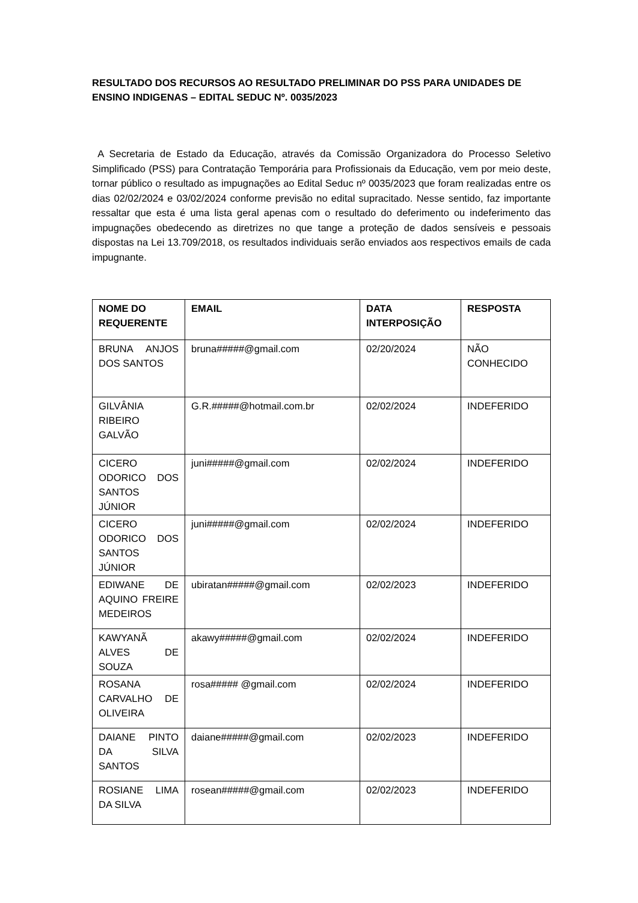RESULTADO DOS RECURSOS AO RESULTADO PRELIMINAR DO PSS PARA UNIDADES DE ENSINO INDIGENAS – EDITAL SEDUC Nº. 0035/2023
A Secretaria de Estado da Educação, através da Comissão Organizadora do Processo Seletivo Simplificado (PSS) para Contratação Temporária para Profissionais da Educação, vem por meio deste, tornar público o resultado as impugnações ao Edital Seduc nº 0035/2023 que foram realizadas entre os dias 02/02/2024 e 03/02/2024 conforme previsão no edital supracitado. Nesse sentido, faz importante ressaltar que esta é uma lista geral apenas com o resultado do deferimento ou indeferimento das impugnações obedecendo as diretrizes no que tange a proteção de dados sensíveis e pessoais dispostas na Lei 13.709/2018, os resultados individuais serão enviados aos respectivos emails de cada impugnante.
| NOME DO REQUERENTE | EMAIL | DATA INTERPOSIÇÃO | RESPOSTA |
| --- | --- | --- | --- |
| BRUNA ANJOS DOS SANTOS | bruna#####@gmail.com | 02/20/2024 | NÃO CONHECIDO |
| GILVÂNIA RIBEIRO GALVÃO | G.R.#####@hotmail.com.br | 02/02/2024 | INDEFERIDO |
| CICERO ODORICO DOS SANTOS JÚNIOR | juni#####@gmail.com | 02/02/2024 | INDEFERIDO |
| CICERO ODORICO DOS SANTOS JÚNIOR | juni#####@gmail.com | 02/02/2024 | INDEFERIDO |
| EDIWANE DE AQUINO FREIRE MEDEIROS | ubiratan#####@gmail.com | 02/02/2023 | INDEFERIDO |
| KAWYANÃ ALVES DE SOUZA | akawy#####@gmail.com | 02/02/2024 | INDEFERIDO |
| ROSANA CARVALHO DE OLIVEIRA | rosa##### @gmail.com | 02/02/2024 | INDEFERIDO |
| DAIANE PINTO DA SILVA SANTOS | daiane#####@gmail.com | 02/02/2023 | INDEFERIDO |
| ROSIANE LIMA DA SILVA | rosean#####@gmail.com | 02/02/2023 | INDEFERIDO |